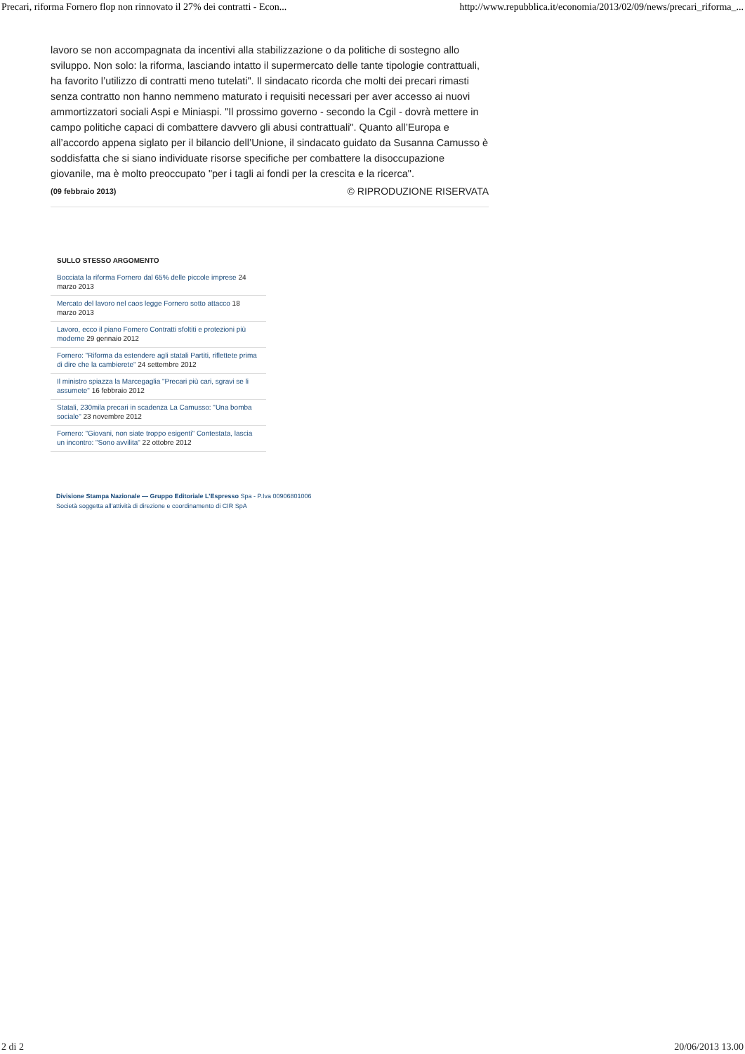Precari, riforma Fornero flop non rinnovato il 27% dei contratti - Econ... http://www.repubblica.it/economia/2013/02/09/news/precari_riforma_...
lavoro se non accompagnata da incentivi alla stabilizzazione o da politiche di sostegno allo sviluppo. Non solo: la riforma, lasciando intatto il supermercato delle tante tipologie contrattuali, ha favorito l’utilizzo di contratti meno tutelati". Il sindacato ricorda che molti dei precari rimasti senza contratto non hanno nemmeno maturato i requisiti necessari per aver accesso ai nuovi ammortizzatori sociali Aspi e Miniaspi. "Il prossimo governo - secondo la Cgil - dovrà mettere in campo politiche capaci di combattere davvero gli abusi contrattuali". Quanto all’Europa e all’accordo appena siglato per il bilancio dell’Unione, il sindacato guidato da Susanna Camusso è soddisfatta che si siano individuate risorse specifiche per combattere la disoccupazione giovanile, ma è molto preoccupato "per i tagli ai fondi per la crescita e la ricerca".
(09 febbraio 2013) © RIPRODUZIONE RISERVATA
SULLO STESSO ARGOMENTO
Bocciata la riforma Fornero dal 65% delle piccole imprese 24 marzo 2013
Mercato del lavoro nel caos legge Fornero sotto attacco 18 marzo 2013
Lavoro, ecco il piano Fornero Contratti sfoltiti e protezioni più moderne 29 gennaio 2012
Fornero: "Riforma da estendere agli statali Partiti, riflettete prima di dire che la cambierete" 24 settembre 2012
Il ministro spiazza la Marcegaglia "Precari più cari, sgravi se li assumete" 16 febbraio 2012
Statali, 230mila precari in scadenza La Camusso: "Una bomba sociale" 23 novembre 2012
Fornero: "Giovani, non siate troppo esigenti" Contestata, lascia un incontro: "Sono avvilita" 22 ottobre 2012
Divisione Stampa Nazionale — Gruppo Editoriale L’Espresso Spa - P.Iva 00906801006
Società soggetta all’attività di direzione e coordinamento di CIR SpA
2 di 2 20/06/2013 13.00